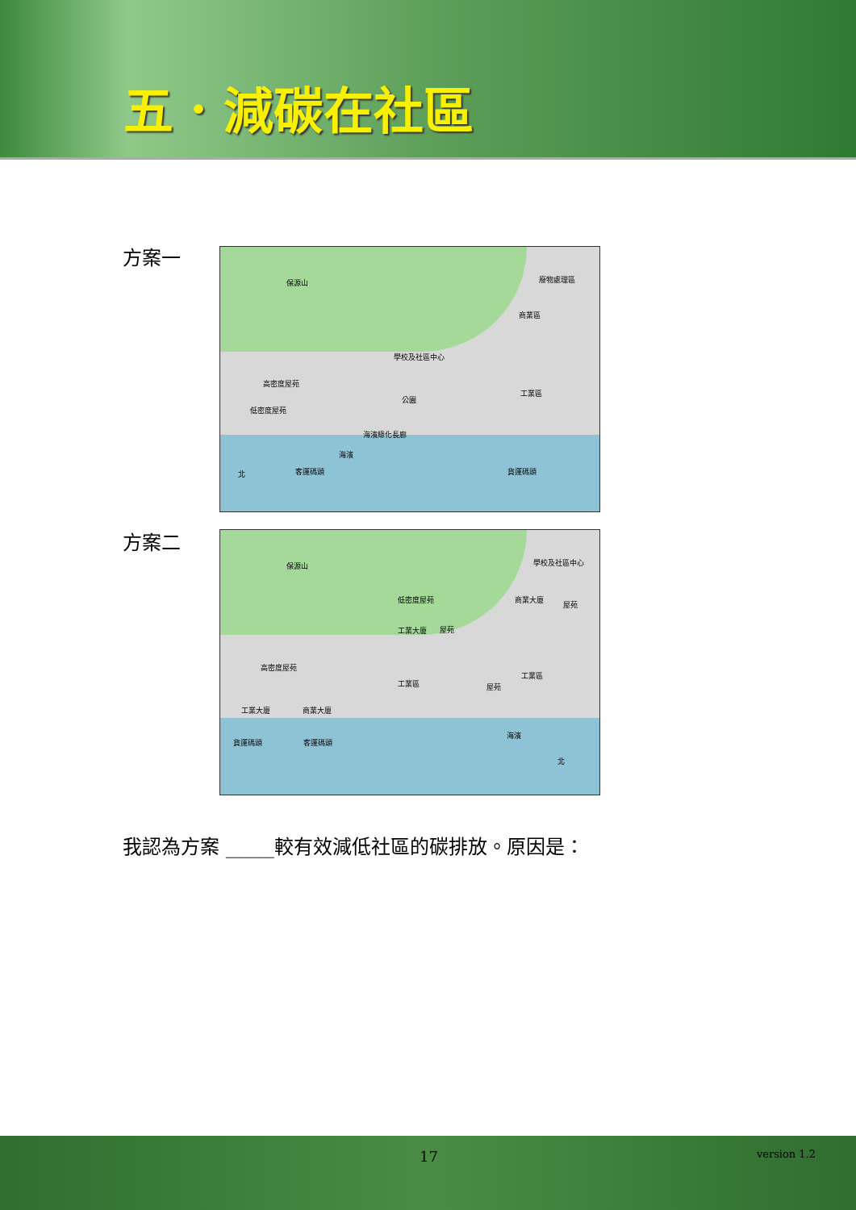五．減碳在社區
方案一
保源山 廢物處理區
商業區
學校及社區中心
高密度屋苑
工業區
公園
低密度屋苑
海濱綠化長廊
海濱
客運碼頭 貨運碼頭 北
方案二
保源山 學校及社區中心
低密度屋苑 商業大廈
屋苑
工業大廈 屋苑
高密度屋苑
工業區
工業區
屋苑
工業大廈 商業大廈
海濱
貨運碼頭 客運碼頭
北
我認為方案 _____較有效減低社區的碳排放。原因是：
17 version 1.2